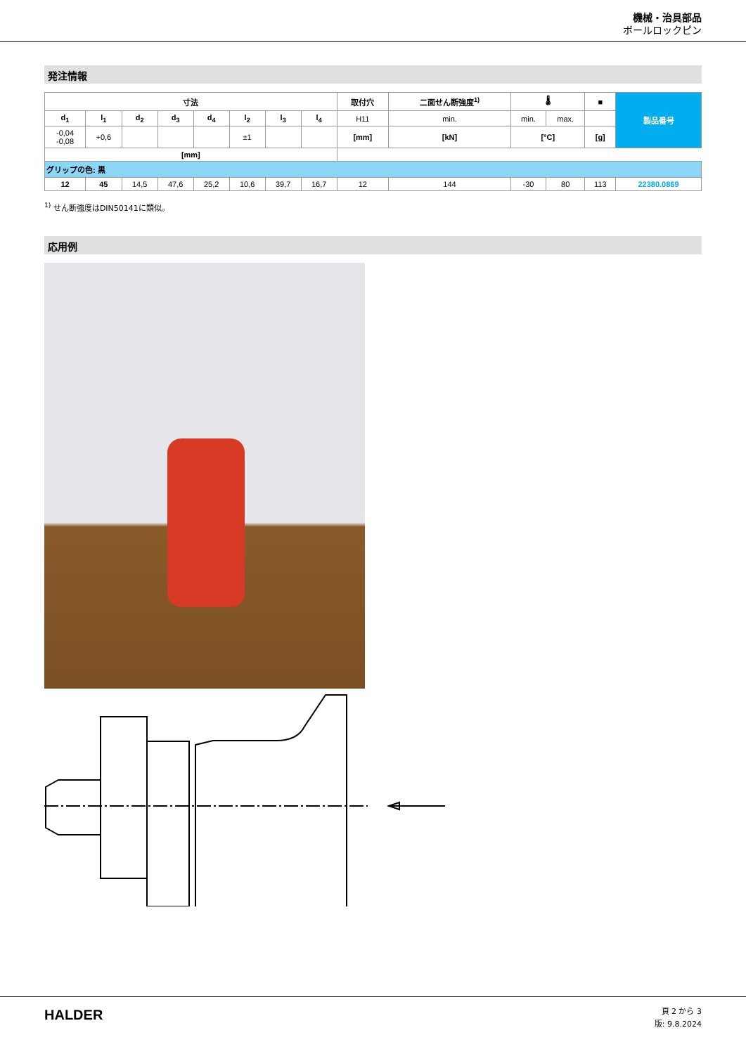機械・治具部品
ボールロックピン
発注情報
| 寸法 | | | | | | | | 取付穴 | 二面せん断強度<sup>1)</sup> | 🌡 | | ■ | 製品番号 |
| --- | --- | --- | --- | --- | --- | --- | --- | --- | --- | --- | --- | --- | --- |
| d<sub>1</sub> | l<sub>1</sub> | d<sub>2</sub> | d<sub>3</sub> | d<sub>4</sub> | l<sub>2</sub> | l<sub>3</sub> | l<sub>4</sub> | H11 | min. | min. | max. | | |
| -0,04 -0,08 | +0,6 | | | | ±1 | | | [mm] | [kN] | [°C] | | [g] | |
| [mm] | | | | | | | | | | | | | |
| グリップの色: 黒 | | | | | | | | | | | | | |
| 12 | 45 | 14,5 | 47,6 | 25,2 | 10,6 | 39,7 | 16,7 | 12 | 144 | -30 | 80 | 113 | 22380.0869 |
<sup>1)</sup> せん断強度はDIN50141に類似。
応用例
HALDER
頁 2 から 3
版: 9.8.2024